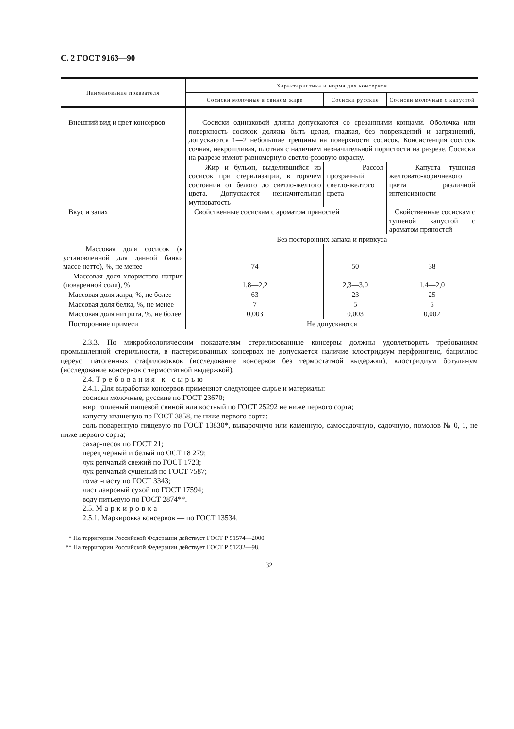С. 2 ГОСТ 9163—90
| Наименование показателя | Характеристика и норма для консервов | | |
| --- | --- | --- | --- |
| | Сосиски молочные в свином жире | Сосиски русские | Сосиски молочные с капустой |
| Внешний вид и цвет консервов | Сосиски одинаковой длины допускаются со срезанными концами. Оболочка или поверхность сосисок должна быть целая, гладкая, без повреждений и загрязнений, допускаются 1—2 небольшие трещины на поверхности сосисок. Консистенция сосисок сочная, некрошливая, плотная с наличием незначительной пористости на разрезе. Сосиски на разрезе имеют равномерную светло-розовую окраску. | | |
| | Жир и бульон, выделившийся из сосисок при стерилизации, в горячем состоянии от белого до светло-желтого цвета. Допускается незначительная мутноватость | Рассол прозрачный светло-желтого цвета | Капуста тушеная желтовато-коричневого цвета различной интенсивности |
| Вкус и запах | Свойственные сосискам с ароматом пряностей | | Свойственные сосискам с тушеной капустой с ароматом пряностей |
| | Без посторонних запаха и привкуса | | |
| Массовая доля сосисок (к установленной для данной банки массе нетто), %, не менее | 74 | 50 | 38 |
| Массовая доля хлористого натрия (поваренной соли), % | 1,8—2,2 | 2,3—3,0 | 1,4—2,0 |
| Массовая доля жира, %, не более | 63 | 23 | 25 |
| Массовая доля белка, %, не менее | 7 | 5 | 5 |
| Массовая доля нитрита, %, не более | 0,003 | 0,003 | 0,002 |
| Посторонние примеси | Не допускаются | | |
2.3.3. По микробиологическим показателям стерилизованные консервы должны удовлетворять требованиям промышленной стерильности, в пастеризованных консервах не допускается наличие клостридиум перфрингенс, бациллюс цереус, патогенных стафилококков (исследование консервов без термостатной выдержки), клостридиум ботулинум (исследование консервов с термостатной выдержкой).
2.4. Требования к сырью
2.4.1. Для выработки консервов применяют следующее сырье и материалы:
сосиски молочные, русские по ГОСТ 23670;
жир топленый пищевой свиной или костный по ГОСТ 25292 не ниже первого сорта;
капусту квашеную по ГОСТ 3858, не ниже первого сорта;
соль поваренную пищевую по ГОСТ 13830*, выварочную или каменную, самосадочную, садочную, помолов № 0, 1, не ниже первого сорта;
сахар-песок по ГОСТ 21;
перец черный и белый по ОСТ 18 279;
лук репчатый свежий по ГОСТ 1723;
лук репчатый сушеный по ГОСТ 7587;
томат-пасту по ГОСТ 3343;
лист лавровый сухой по ГОСТ 17594;
воду питьевую по ГОСТ 2874**.
2.5. Маркировка
2.5.1. Маркировка консервов — по ГОСТ 13534.
* На территории Российской Федерации действует ГОСТ Р 51574—2000.
** На территории Российской Федерации действует ГОСТ Р 51232—98.
32